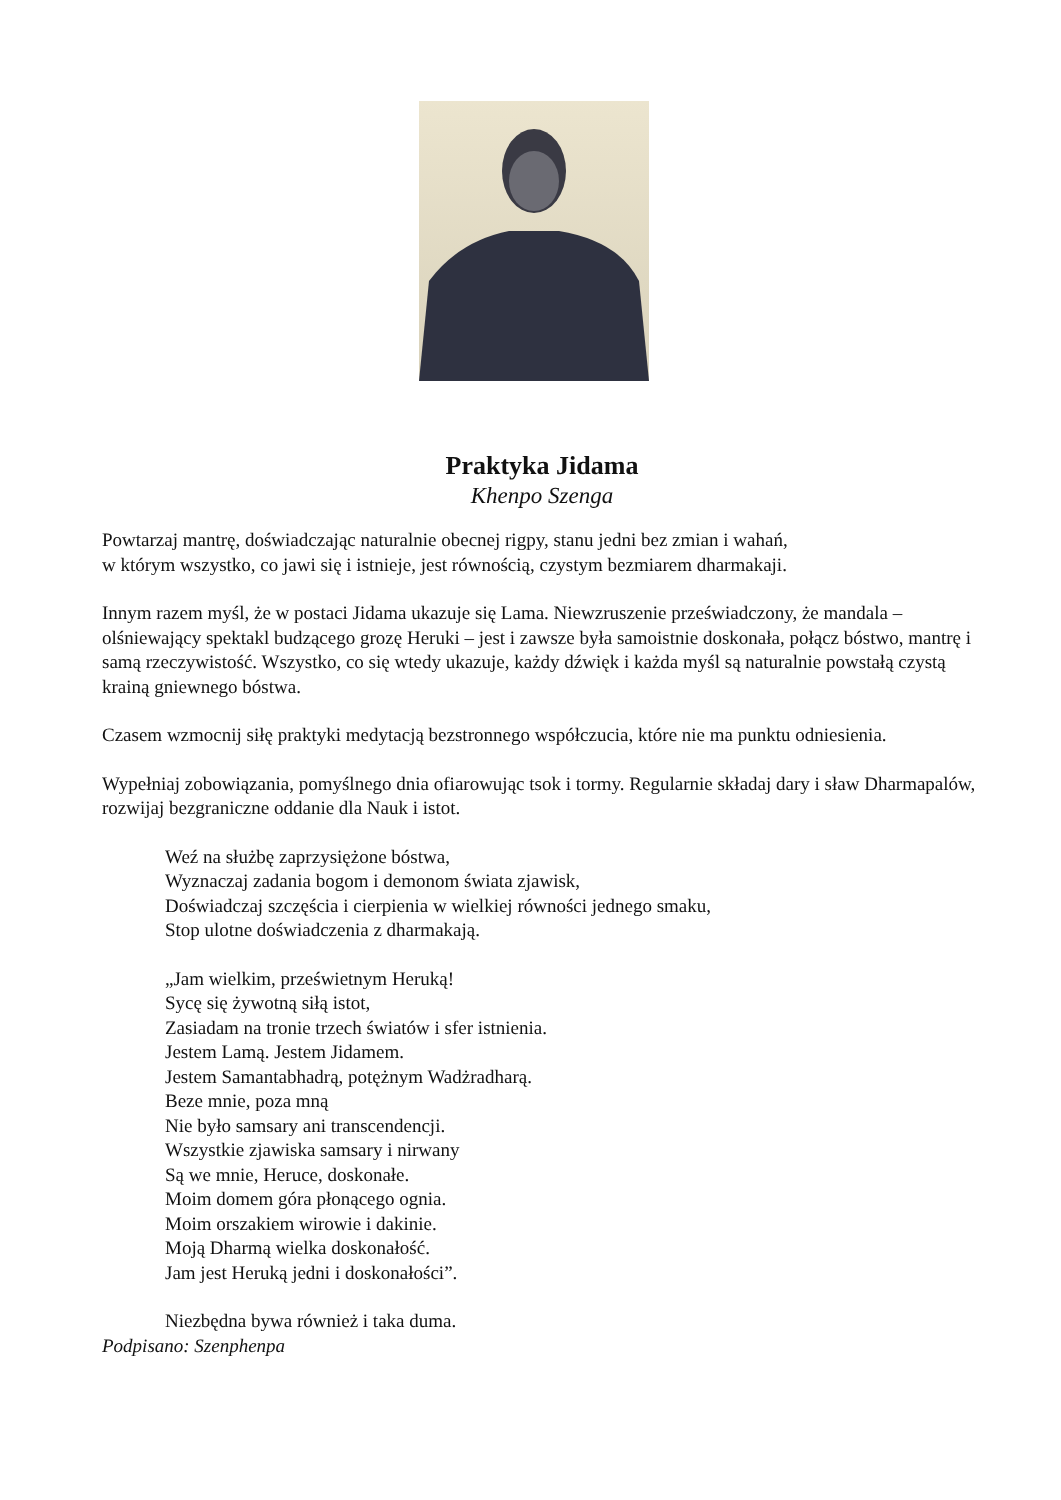Praktyka Jidama
Khenpo Szenga
Powtarzaj mantrę, doświadczając naturalnie obecnej rigpy, stanu jedni bez zmian i wahań,
w którym wszystko, co jawi się i istnieje, jest równością, czystym bezmiarem dharmakaji.
Innym razem myśl, że w postaci Jidama ukazuje się Lama. Niewzruszenie przeświadczony, że mandala – olśniewający spektakl budzącego grozę Heruki – jest i zawsze była samoistnie doskonała, połącz bóstwo, mantrę i samą rzeczywistość. Wszystko, co się wtedy ukazuje, każdy dźwięk i każda myśl są naturalnie powstałą czystą krainą gniewnego bóstwa.
Czasem wzmocnij siłę praktyki medytacją bezstronnego współczucia, które nie ma punktu odniesienia.
Wypełniaj zobowiązania, pomyślnego dnia ofiarowując tsok i tormy. Regularnie składaj dary i sław Dharmapalów, rozwijaj bezgraniczne oddanie dla Nauk i istot.
Weź na służbę zaprzysiężone bóstwa,
Wyznaczaj zadania bogom i demonom świata zjawisk,
Doświadczaj szczęścia i cierpienia w wielkiej równości jednego smaku,
Stop ulotne doświadczenia z dharmakają.
„Jam wielkim, prześwietnym Heruką!
Sycę się żywotną siłą istot,
Zasiadam na tronie trzech światów i sfer istnienia.
Jestem Lamą. Jestem Jidamem.
Jestem Samantabhadrą, potężnym Wadżradharą.
Beze mnie, poza mną
Nie było samsary ani transcendencji.
Wszystkie zjawiska samsary i nirwany
Są we mnie, Heruce, doskonałe.
Moim domem góra płonącego ognia.
Moim orszakiem wirowie i dakinie.
Moją Dharmą wielka doskonałość.
Jam jest Heruką jedni i doskonałości”.
Niezbędna bywa również i taka duma.
Podpisano: Szenphenpa